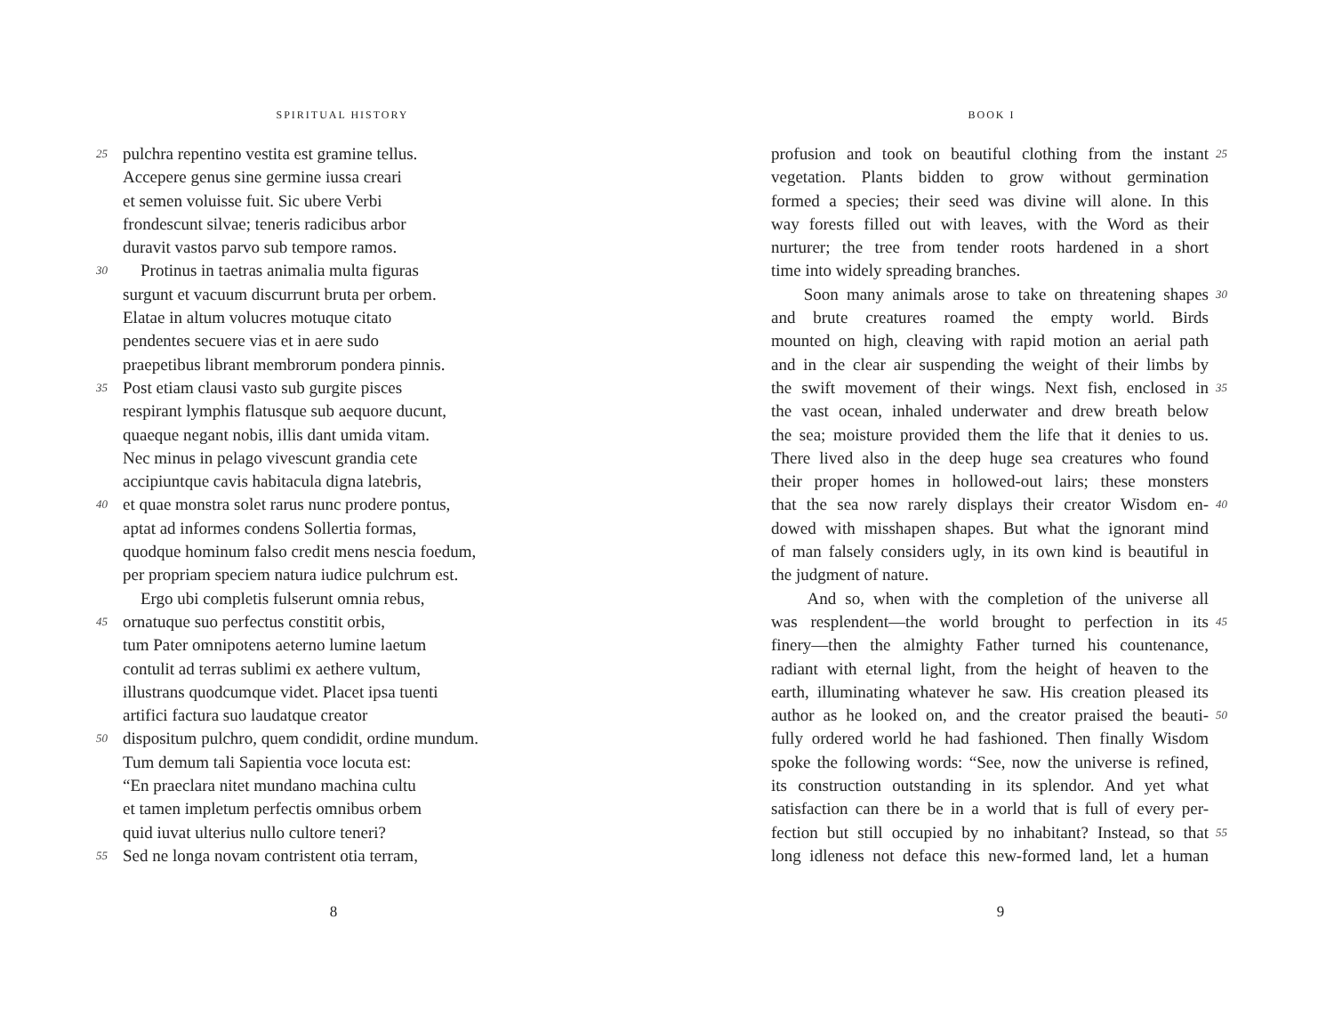SPIRITUAL HISTORY
25 pulchra repentino vestita est gramine tellus.
Accepere genus sine germine iussa creari
et semen voluisse fuit. Sic ubere Verbi
frondescunt silvae; teneris radicibus arbor
duravit vastos parvo sub tempore ramos.
30 Protinus in taetras animalia multa figuras
surgunt et vacuum discurrunt bruta per orbem.
Elatae in altum volucres motuque citato
pendentes secuere vias et in aere sudo
praepetibus librant membrorum pondera pinnis.
35 Post etiam clausi vasto sub gurgite pisces
respirant lymphis flatusque sub aequore ducunt,
quaeque negant nobis, illis dant umida vitam.
Nec minus in pelago vivescunt grandia cete
accipiuntque cavis habitacula digna latebris,
40 et quae monstra solet rarus nunc prodere pontus,
aptat ad informes condens Sollertia formas,
quodque hominum falso credit mens nescia foedum,
per propriam speciem natura iudice pulchrum est.
Ergo ubi completis fulserunt omnia rebus,
45 ornatuque suo perfectus constitit orbis,
tum Pater omnipotens aeterno lumine laetum
contulit ad terras sublimi ex aethere vultum,
illustrans quodcumque videt. Placet ipsa tuenti
artifici factura suo laudatque creator
50 dispositum pulchro, quem condidit, ordine mundum.
Tum demum tali Sapientia voce locuta est:
“En praeclara nitet mundano machina cultu
et tamen impletum perfectis omnibus orbem
quid iuvat ulterius nullo cultore teneri?
55 Sed ne longa novam contristent otia terram,
8
BOOK I
profusion and took on beautiful clothing from the instant 25
vegetation. Plants bidden to grow without germination
formed a species; their seed was divine will alone. In this
way forests filled out with leaves, with the Word as their
nurturer; the tree from tender roots hardened in a short
time into widely spreading branches.
Soon many animals arose to take on threatening shapes 30
and brute creatures roamed the empty world. Birds
mounted on high, cleaving with rapid motion an aerial path
and in the clear air suspending the weight of their limbs by
the swift movement of their wings. Next fish, enclosed in 35
the vast ocean, inhaled underwater and drew breath below
the sea; moisture provided them the life that it denies to us.
There lived also in the deep huge sea creatures who found
their proper homes in hollowed-out lairs; these monsters
that the sea now rarely displays their creator Wisdom en- 40
dowed with misshapen shapes. But what the ignorant mind
of man falsely considers ugly, in its own kind is beautiful in
the judgment of nature.
And so, when with the completion of the universe all
was resplendent—the world brought to perfection in its 45
finery—then the almighty Father turned his countenance,
radiant with eternal light, from the height of heaven to the
earth, illuminating whatever he saw. His creation pleased its
author as he looked on, and the creator praised the beauti- 50
fully ordered world he had fashioned. Then finally Wisdom
spoke the following words: “See, now the universe is refined,
its construction outstanding in its splendor. And yet what
satisfaction can there be in a world that is full of every per-
fection but still occupied by no inhabitant? Instead, so that 55
long idleness not deface this new-formed land, let a human
9